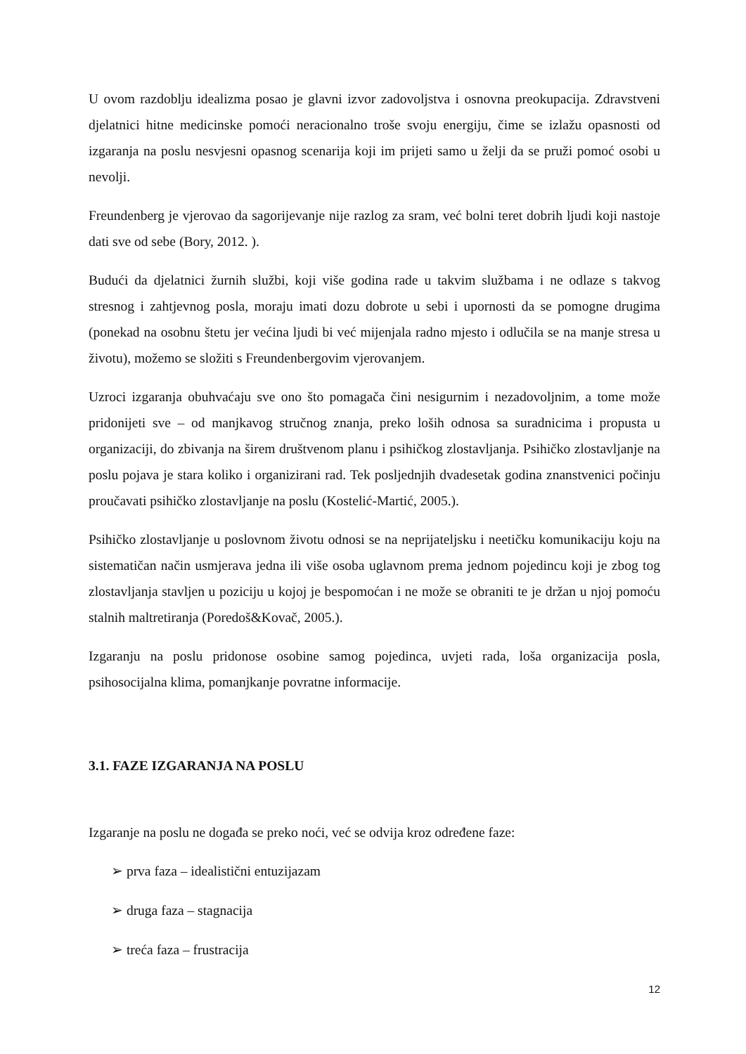U ovom razdoblju idealizma posao je glavni izvor zadovoljstva i osnovna preokupacija. Zdravstveni djelatnici hitne medicinske pomoći neracionalno troše svoju energiju, čime se izlažu opasnosti od izgaranja na poslu nesvjesni opasnog scenarija koji im prijeti samo u želji da se pruži pomoć osobi u nevolji.
Freundenberg je vjerovao da sagorijevanje nije razlog za sram, već bolni teret dobrih ljudi koji nastoje dati sve od sebe (Bory, 2012. ).
Budući da djelatnici žurnih službi, koji više godina rade u takvim službama i ne odlaze s takvog stresnog i zahtjevnog posla, moraju imati dozu dobrote u sebi i upornosti da se pomogne drugima (ponekad na osobnu štetu jer većina ljudi bi već mijenjala radno mjesto i odlučila se na manje stresa u životu), možemo se složiti s Freundenbergovim vjerovanjem.
Uzroci izgaranja obuhvaćaju sve ono što pomagača čini nesigurnim i nezadovoljnim, a tome može pridonijeti sve – od manjkavog stručnog znanja, preko loših odnosa sa suradnicima i propusta u organizaciji, do zbivanja na širem društvenom planu i psihičkog zlostavljanja. Psihičko zlostavljanje na poslu pojava je stara koliko i organizirani rad. Tek posljednjih dvadesetak godina znanstvenici počinju proučavati psihičko zlostavljanje na poslu (Kostelić-Martić, 2005.).
Psihičko zlostavljanje u poslovnom životu odnosi se na neprijateljsku i neetičku komunikaciju koju na sistematičan način usmjerava jedna ili više osoba uglavnom prema jednom pojedincu koji je zbog tog zlostavljanja stavljen u poziciju u kojoj je bespomoćan i ne može se obraniti te je držan u njoj pomoću stalnih maltretiranja (Poredoš&Kovač, 2005.).
Izgaranju na poslu pridonose osobine samog pojedinca, uvjeti rada, loša organizacija posla, psihosocijalna klima, pomanjkanje povratne informacije.
3.1. FAZE IZGARANJA NA POSLU
Izgaranje na poslu ne događa se preko noći, već se odvija kroz određene faze:
➢ prva faza – idealistični entuzijazam
➢ druga faza – stagnacija
➢ treća faza – frustracija
12